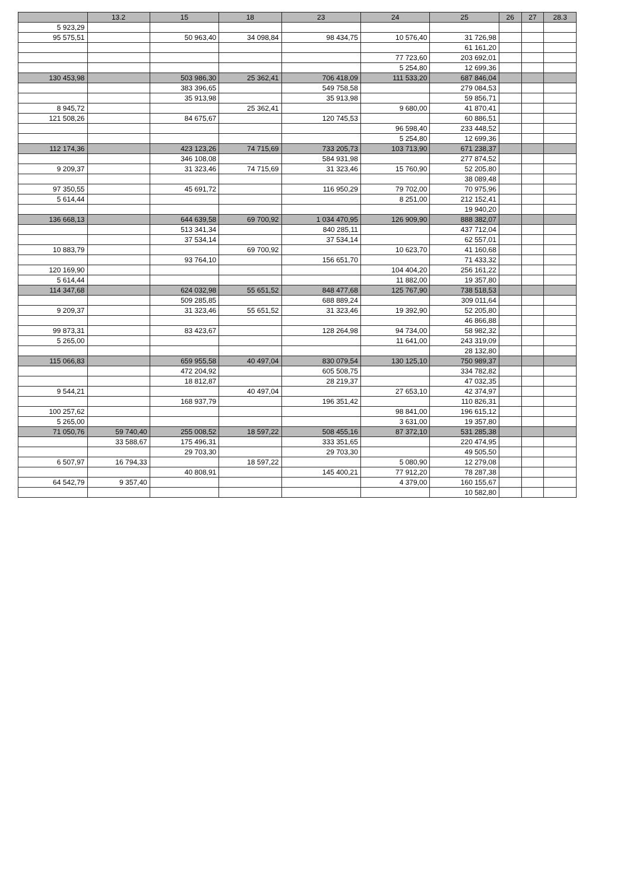| | 13.2 | 15 | 18 | 23 | 24 | 25 | 26 | 27 | 28.3 |
| --- | --- | --- | --- | --- | --- | --- | --- | --- | --- |
| 5 923,29 | | | | | | | | | |
| 95 575,51 | | 50 963,40 | 34 098,84 | 98 434,75 | 10 576,40 | 31 726,98 | | | |
| | | | | | | 61 161,20 | | | |
| | | | | | 77 723,60 | 203 692,01 | | | |
| | | | | | 5 254,80 | 12 699,36 | | | |
| 130 453,98 | | 503 986,30 | 25 362,41 | 706 418,09 | 111 533,20 | 687 846,04 | | | |
| | | 383 396,65 | | 549 758,58 | | 279 084,53 | | | |
| | | 35 913,98 | | 35 913,98 | | 59 856,71 | | | |
| 8 945,72 | | | 25 362,41 | | 9 680,00 | 41 870,41 | | | |
| 121 508,26 | | 84 675,67 | | 120 745,53 | | 60 886,51 | | | |
| | | | | | 96 598,40 | 233 448,52 | | | |
| | | | | | 5 254,80 | 12 699,36 | | | |
| 112 174,36 | | 423 123,26 | 74 715,69 | 733 205,73 | 103 713,90 | 671 238,37 | | | |
| | | 346 108,08 | | 584 931,98 | | 277 874,52 | | | |
| 9 209,37 | | 31 323,46 | 74 715,69 | 31 323,46 | 15 760,90 | 52 205,80 | | | |
| | | | | | | 38 089,48 | | | |
| 97 350,55 | | 45 691,72 | | 116 950,29 | 79 702,00 | 70 975,96 | | | |
| 5 614,44 | | | | | 8 251,00 | 212 152,41 | | | |
| | | | | | | 19 940,20 | | | |
| 136 668,13 | | 644 639,58 | 69 700,92 | 1 034 470,95 | 126 909,90 | 888 382,07 | | | |
| | | 513 341,34 | | 840 285,11 | | 437 712,04 | | | |
| | | 37 534,14 | | 37 534,14 | | 62 557,01 | | | |
| 10 883,79 | | | 69 700,92 | | 10 623,70 | 41 160,68 | | | |
| | | 93 764,10 | | 156 651,70 | | 71 433,32 | | | |
| 120 169,90 | | | | | 104 404,20 | 256 161,22 | | | |
| 5 614,44 | | | | | 11 882,00 | 19 357,80 | | | |
| 114 347,68 | | 624 032,98 | 55 651,52 | 848 477,68 | 125 767,90 | 738 518,53 | | | |
| | | 509 285,85 | | 688 889,24 | | 309 011,64 | | | |
| 9 209,37 | | 31 323,46 | 55 651,52 | 31 323,46 | 19 392,90 | 52 205,80 | | | |
| | | | | | | 46 866,88 | | | |
| 99 873,31 | | 83 423,67 | | 128 264,98 | 94 734,00 | 58 982,32 | | | |
| 5 265,00 | | | | | 11 641,00 | 243 319,09 | | | |
| | | | | | | 28 132,80 | | | |
| 115 066,83 | | 659 955,58 | 40 497,04 | 830 079,54 | 130 125,10 | 750 989,37 | | | |
| | | 472 204,92 | | 605 508,75 | | 334 782,82 | | | |
| | | 18 812,87 | | 28 219,37 | | 47 032,35 | | | |
| 9 544,21 | | | 40 497,04 | | 27 653,10 | 42 374,97 | | | |
| | | 168 937,79 | | 196 351,42 | | 110 826,31 | | | |
| 100 257,62 | | | | | 98 841,00 | 196 615,12 | | | |
| 5 265,00 | | | | | 3 631,00 | 19 357,80 | | | |
| 71 050,76 | 59 740,40 | 255 008,52 | 18 597,22 | 508 455,16 | 87 372,10 | 531 285,38 | | | |
| | 33 588,67 | 175 496,31 | | 333 351,65 | | 220 474,95 | | | |
| | | 29 703,30 | | 29 703,30 | | 49 505,50 | | | |
| 6 507,97 | 16 794,33 | | 18 597,22 | | 5 080,90 | 12 279,08 | | | |
| | | 40 808,91 | | 145 400,21 | 77 912,20 | 78 287,38 | | | |
| 64 542,79 | 9 357,40 | | | | 4 379,00 | 160 155,67 | | | |
| | | | | | | 10 582,80 | | | |